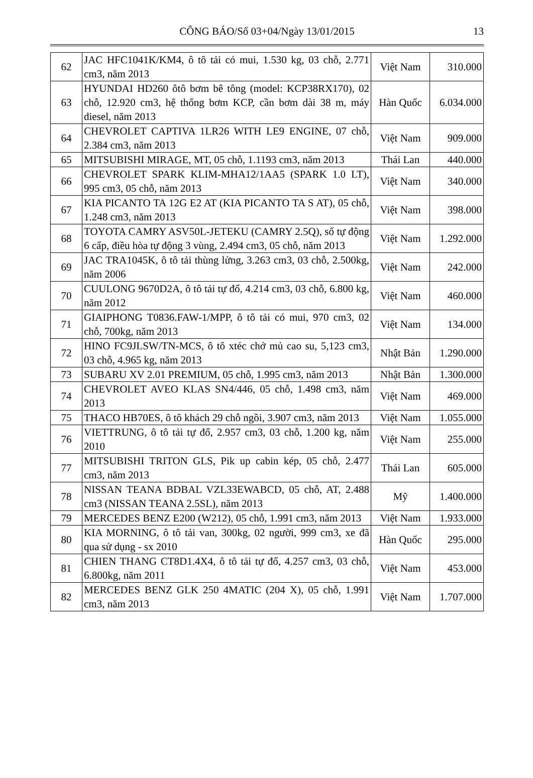CÔNG BÁO/Số 03+04/Ngày 13/01/2015 13
| 62 | JAC HFC1041K/KM4, ô tô tải có mui, 1.530 kg, 03 chỗ, 2.771 cm3, năm 2013 | Việt Nam | 310.000 |
| 63 | HYUNDAI HD260 ôtô bơm bê tông (model: KCP38RX170), 02 chỗ, 12.920 cm3, hệ thống bơm KCP, cần bơm dài 38 m, máy diesel, năm 2013 | Hàn Quốc | 6.034.000 |
| 64 | CHEVROLET CAPTIVA 1LR26 WITH LE9 ENGINE, 07 chỗ, 2.384 cm3, năm 2013 | Việt Nam | 909.000 |
| 65 | MITSUBISHI MIRAGE, MT, 05 chỗ, 1.1193 cm3, năm 2013 | Thái Lan | 440.000 |
| 66 | CHEVROLET SPARK KLIM-MHA12/1AA5 (SPARK 1.0 LT), 995 cm3, 05 chỗ, năm 2013 | Việt Nam | 340.000 |
| 67 | KIA PICANTO TA 12G E2 AT (KIA PICANTO TA S AT), 05 chỗ, 1.248 cm3, năm 2013 | Việt Nam | 398.000 |
| 68 | TOYOTA CAMRY ASV50L-JETEKU (CAMRY 2.5Q), số tự động 6 cấp, điều hòa tự động 3 vùng, 2.494 cm3, 05 chỗ, năm 2013 | Việt Nam | 1.292.000 |
| 69 | JAC TRA1045K, ô tô tải thùng lửng, 3.263 cm3, 03 chỗ, 2.500kg, năm 2006 | Việt Nam | 242.000 |
| 70 | CUULONG 9670D2A, ô tô tải tự đổ, 4.214 cm3, 03 chỗ, 6.800 kg, năm 2012 | Việt Nam | 460.000 |
| 71 | GIAIPHONG T0836.FAW-1/MPP, ô tô tải có mui, 970 cm3, 02 chỗ, 700kg, năm 2013 | Việt Nam | 134.000 |
| 72 | HINO FC9JLSW/TN-MCS, ô tô xtéc chở mủ cao su, 5,123 cm3, 03 chỗ, 4.965 kg, năm 2013 | Nhật Bản | 1.290.000 |
| 73 | SUBARU XV 2.01 PREMIUM, 05 chỗ, 1.995 cm3, năm 2013 | Nhật Bản | 1.300.000 |
| 74 | CHEVROLET AVEO KLAS SN4/446, 05 chỗ, 1.498 cm3, năm 2013 | Việt Nam | 469.000 |
| 75 | THACO HB70ES, ô tô khách 29 chỗ ngồi, 3.907 cm3, năm 2013 | Việt Nam | 1.055.000 |
| 76 | VIETTRUNG, ô tô tải tự đổ, 2.957 cm3, 03 chỗ, 1.200 kg, năm 2010 | Việt Nam | 255.000 |
| 77 | MITSUBISHI TRITON GLS, Pik up cabin kép, 05 chỗ, 2.477 cm3, năm 2013 | Thái Lan | 605.000 |
| 78 | NISSAN TEANA BDBAL VZL33EWABCD, 05 chỗ, AT, 2.488 cm3 (NISSAN TEANA 2.5SL), năm 2013 | Mỹ | 1.400.000 |
| 79 | MERCEDES BENZ E200 (W212), 05 chỗ, 1.991 cm3, năm 2013 | Việt Nam | 1.933.000 |
| 80 | KIA MORNING, ô tô tải van, 300kg, 02 người, 999 cm3, xe đã qua sử dụng - sx 2010 | Hàn Quốc | 295.000 |
| 81 | CHIEN THANG CT8D1.4X4, ô tô tải tự đổ, 4.257 cm3, 03 chỗ, 6.800kg, năm 2011 | Việt Nam | 453.000 |
| 82 | MERCEDES BENZ GLK 250 4MATIC (204 X), 05 chỗ, 1.991 cm3, năm 2013 | Việt Nam | 1.707.000 |